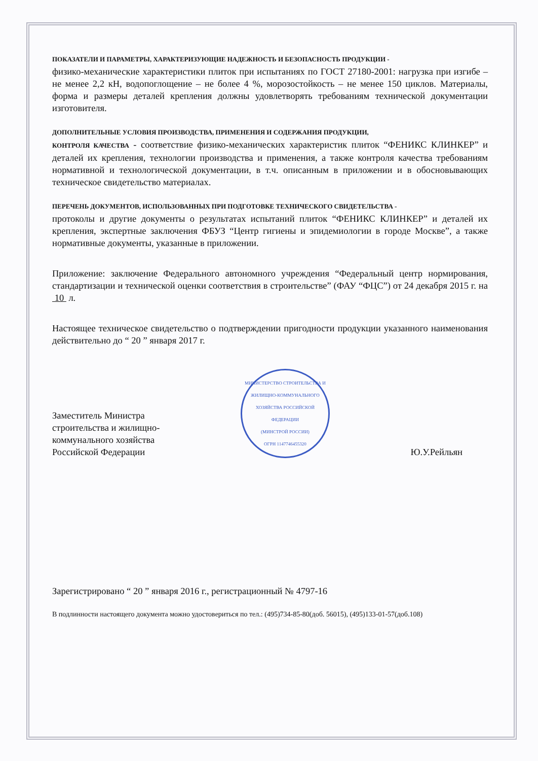ПОКАЗАТЕЛИ И ПАРАМЕТРЫ, ХАРАКТЕРИЗУЮЩИЕ НАДЕЖНОСТЬ И БЕЗОПАСНОСТЬ ПРОДУКЦИИ -
физико-механические характеристики плиток при испытаниях по ГОСТ 27180-2001: нагрузка при изгибе – не менее 2,2 кН, водопоглощение – не более 4 %, морозостойкость – не менее 150 циклов. Материалы, форма и размеры деталей крепления должны удовлетворять требованиям технической документации изготовителя.
ДОПОЛНИТЕЛЬНЫЕ УСЛОВИЯ ПРОИЗВОДСТВА, ПРИМЕНЕНИЯ И СОДЕРЖАНИЯ ПРОДУКЦИИ,
КОНТРОЛЯ КАЧЕСТВА - соответствие физико-механических характеристик плиток “ФЕНИКС КЛИНКЕР” и деталей их крепления, технологии производства и применения, а также контроля качества требованиям нормативной и технологической документации, в т.ч. описанным в приложении и в обосновывающих техническое свидетельство материалах.
ПЕРЕЧЕНЬ ДОКУМЕНТОВ, ИСПОЛЬЗОВАННЫХ ПРИ ПОДГОТОВКЕ ТЕХНИЧЕСКОГО СВИДЕТЕЛЬСТВА -
протоколы и другие документы о результатах испытаний плиток “ФЕНИКС КЛИНКЕР” и деталей их крепления, экспертные заключения ФБУЗ “Центр гигиены и эпидемиологии в городе Москве”, а также нормативные документы, указанные в приложении.
Приложение: заключение Федерального автономного учреждения “Федеральный центр нормирования, стандартизации и технической оценки соответствия в строительстве” (ФАУ “ФЦС”) от 24 декабря 2015 г. на 10 л.
Настоящее техническое свидетельство о подтверждении пригодности продукции указанного наименования действительно до “ 20 ” января 2017 г.
Заместитель Министра
строительства и жилищно-
коммунального хозяйства
Российской Федерации
МИНИСТЕРСТВО СТРОИТЕЛЬСТВА И ЖИЛИЩНО-КОММУНАЛЬНОГО ХОЗЯЙСТВА РОССИЙСКОЙ ФЕДЕРАЦИИ
(МИНСТРОЙ РОССИИ)
ОГРН 1147746455320
Ю.У.Рейльян
Зарегистрировано “ 20 ” января 2016 г., регистрационный № 4797-16
В подлинности настоящего документа можно удостовериться по тел.: (495)734-85-80(доб. 56015), (495)133-01-57(доб.108)